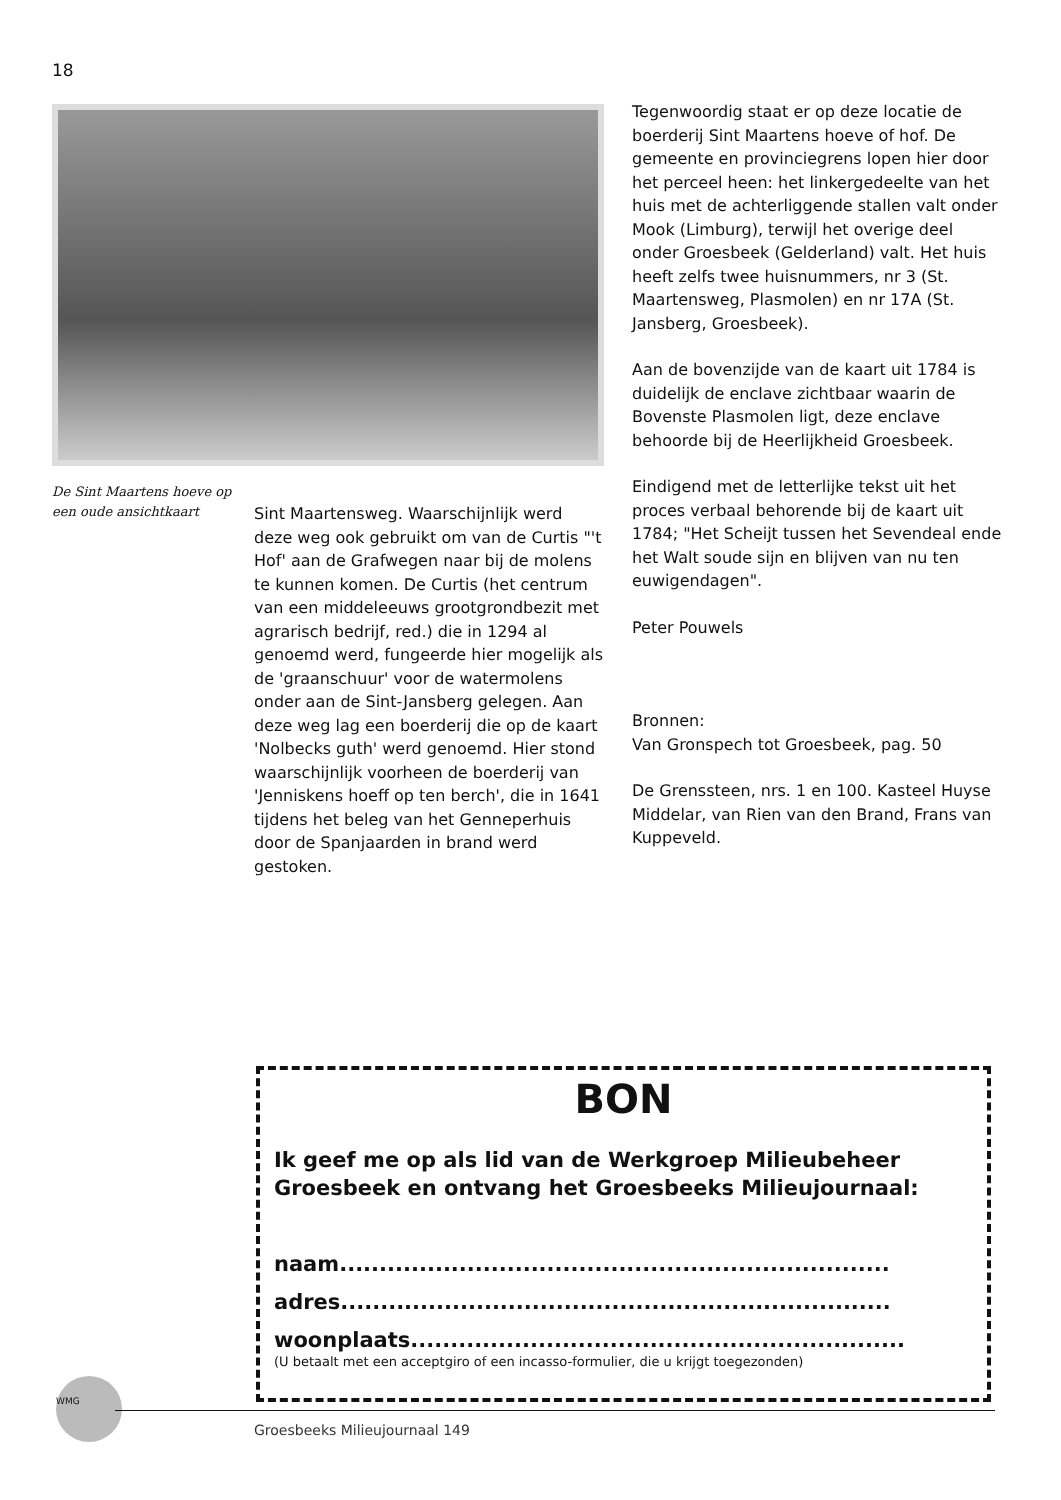18
De Sint Maartens hoeve op een oude ansichtkaart
Sint Maartensweg. Waarschijnlijk werd deze weg ook gebruikt om van de Curtis "'t Hof' aan de Grafwegen naar bij de molens te kunnen komen. De Curtis (het centrum van een middeleeuws grootgrondbezit met agrarisch bedrijf, red.) die in 1294 al genoemd werd, fungeerde hier mogelijk als de 'graanschuur' voor de watermolens onder aan de Sint-Jansberg gelegen. Aan deze weg lag een boerderij die op de kaart 'Nolbecks guth' werd genoemd. Hier stond waarschijnlijk voorheen de boerderij van 'Jenniskens hoeff op ten berch', die in 1641 tijdens het beleg van het Genneperhuis door de Spanjaarden in brand werd gestoken.
Tegenwoordig staat er op deze locatie de boerderij Sint Maartens hoeve of hof. De gemeente en provinciegrens lopen hier door het perceel heen: het linkergedeelte van het huis met de achterliggende stallen valt onder Mook (Limburg), terwijl het overige deel onder Groesbeek (Gelderland) valt. Het huis heeft zelfs twee huisnummers, nr 3 (St. Maartensweg, Plasmolen) en nr 17A (St. Jansberg, Groesbeek).
Aan de bovenzijde van de kaart uit 1784 is duidelijk de enclave zichtbaar waarin de Bovenste Plasmolen ligt, deze enclave behoorde bij de Heerlijkheid Groesbeek.
Eindigend met de letterlijke tekst uit het proces verbaal behorende bij de kaart uit 1784; "Het Scheijt tussen het Sevendeal ende het Walt soude sijn en blijven van nu ten euwigendagen".
Peter Pouwels
Bronnen:
Van Gronspech tot Groesbeek, pag. 50
De Grenssteen, nrs. 1 en 100. Kasteel Huyse Middelar, van Rien van den Brand, Frans van Kuppeveld.
BON
Ik geef me op als lid van de Werkgroep Milieubeheer Groesbeek en ontvang het Groesbeeks Milieujournaal:
naam.....................................................................
adres.....................................................................
woonplaats..............................................................
(U betaalt met een acceptgiro of een incasso-formulier, die u krijgt toegezonden)
WMG
Groesbeeks Milieujournaal 149